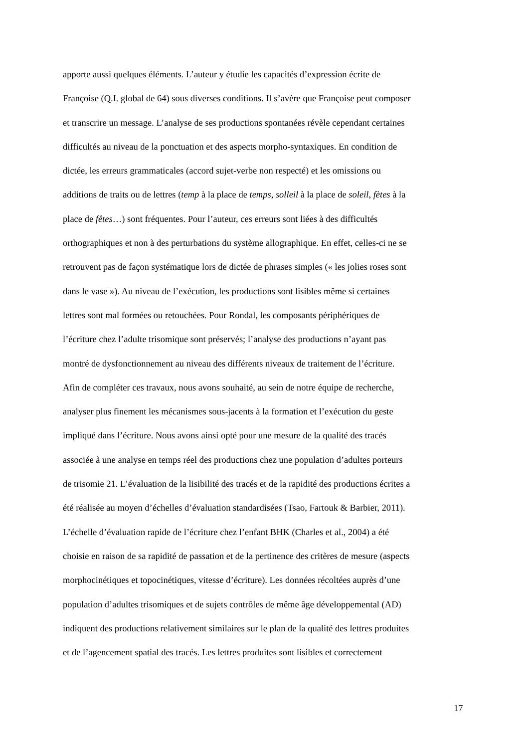apporte aussi quelques éléments. L’auteur y étudie les capacités d’expression écrite de
Françoise (Q.I. global de 64) sous diverses conditions. Il s’avère que Françoise peut composer
et transcrire un message. L’analyse de ses productions spontanées révèle cependant certaines
difficultés au niveau de la ponctuation et des aspects morpho-syntaxiques. En condition de
dictée, les erreurs grammaticales (accord sujet-verbe non respecté) et les omissions ou
additions de traits ou de lettres (temp à la place de temps, solleil à la place de soleil, fètes à la
place de fêtes…) sont fréquentes. Pour l’auteur, ces erreurs sont liées à des difficultés
orthographiques et non à des perturbations du système allographique. En effet, celles-ci ne se
retrouvent pas de façon systématique lors de dictée de phrases simples (« les jolies roses sont
dans le vase »). Au niveau de l’exécution, les productions sont lisibles même si certaines
lettres sont mal formées ou retouchées. Pour Rondal, les composants périphériques de
l’écriture chez l’adulte trisomique sont préservés; l’analyse des productions n’ayant pas
montré de dysfonctionnement au niveau des différents niveaux de traitement de l’écriture.
Afin de compléter ces travaux, nous avons souhaité, au sein de notre équipe de recherche,
analyser plus finement les mécanismes sous-jacents à la formation et l’exécution du geste
impliqué dans l’écriture. Nous avons ainsi opté pour une mesure de la qualité des tracés
associée à une analyse en temps réel des productions chez une population d’adultes porteurs
de trisomie 21. L’évaluation de la lisibilité des tracés et de la rapidité des productions écrites a
été réalisée au moyen d’échelles d’évaluation standardisées (Tsao, Fartouk & Barbier, 2011).
L’échelle d’évaluation rapide de l’écriture chez l’enfant BHK (Charles et al., 2004) a été
choisie en raison de sa rapidité de passation et de la pertinence des critères de mesure (aspects
morphocinétiques et topocinétiques, vitesse d’écriture). Les données récoltées auprès d’une
population d’adultes trisomiques et de sujets contrôles de même âge développemental (AD)
indiquent des productions relativement similaires sur le plan de la qualité des lettres produites
et de l’agencement spatial des tracés. Les lettres produites sont lisibles et correctement
17